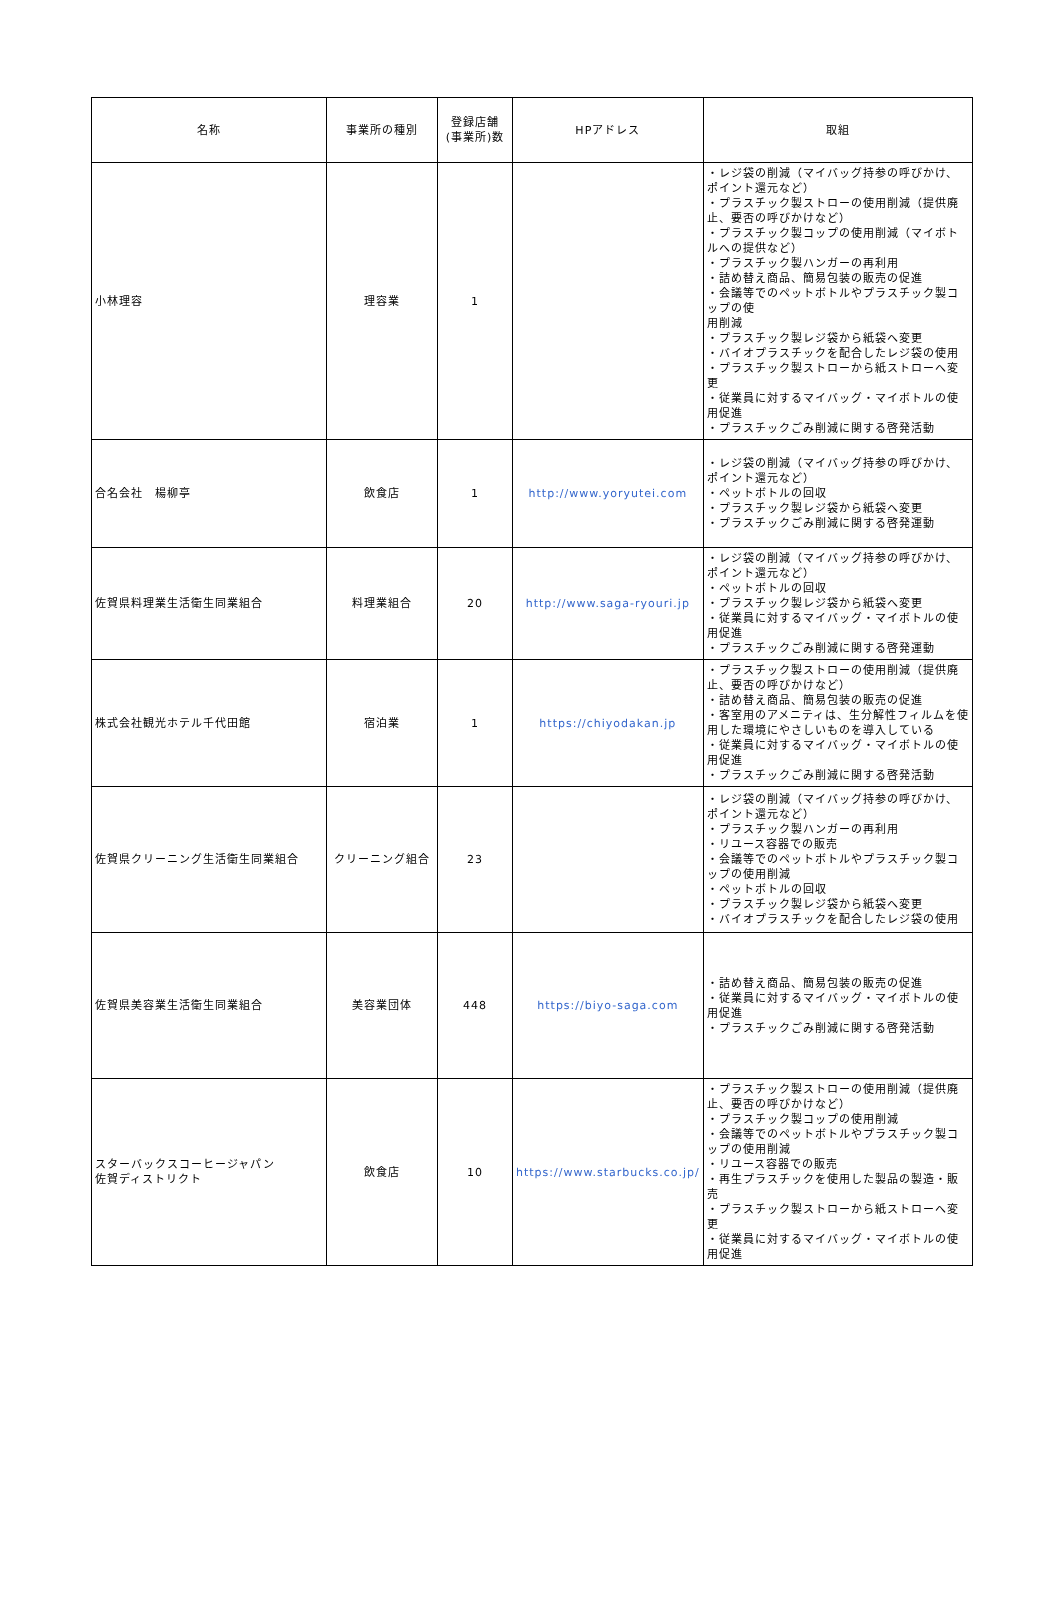| 名称 | 事業所の種別 | 登録店舗 (事業所)数 | HPアドレス | 取組 |
| --- | --- | --- | --- | --- |
| 小林理容 | 理容業 | 1 | | ・レジ袋の削減（マイバッグ持参の呼びかけ、ポイント還元など） ・プラスチック製ストローの使用削減（提供廃止、要否の呼びかけなど） ・プラスチック製コップの使用削減（マイボトルへの提供など） ・プラスチック製ハンガーの再利用 ・詰め替え商品、簡易包装の販売の促進 ・会議等でのペットボトルやプラスチック製コップの使 用削減 ・プラスチック製レジ袋から紙袋へ変更 ・バイオプラスチックを配合したレジ袋の使用 ・プラスチック製ストローから紙ストローへ変更 ・従業員に対するマイバッグ・マイボトルの使用促進 ・プラスチックごみ削減に関する啓発活動 |
| 合名会社 楊柳亭 | 飲食店 | 1 | http://www.yoryutei.com | ・レジ袋の削減（マイバッグ持参の呼びかけ、ポイント還元など） ・ペットボトルの回収 ・プラスチック製レジ袋から紙袋へ変更 ・プラスチックごみ削減に関する啓発運動 |
| 佐賀県料理業生活衛生同業組合 | 料理業組合 | 20 | http://www.saga-ryouri.jp | ・レジ袋の削減（マイバッグ持参の呼びかけ、ポイント還元など） ・ペットボトルの回収 ・プラスチック製レジ袋から紙袋へ変更 ・従業員に対するマイバッグ・マイボトルの使用促進 ・プラスチックごみ削減に関する啓発運動 |
| 株式会社観光ホテル千代田館 | 宿泊業 | 1 | https://chiyodakan.jp | ・プラスチック製ストローの使用削減（提供廃止、要否の呼びかけなど） ・詰め替え商品、簡易包装の販売の促進 ・客室用のアメニティは、生分解性フィルムを使用した環境にやさしいものを導入している ・従業員に対するマイバッグ・マイボトルの使用促進 ・プラスチックごみ削減に関する啓発活動 |
| 佐賀県クリーニング生活衛生同業組合 | クリーニング組合 | 23 | | ・レジ袋の削減（マイバッグ持参の呼びかけ、ポイント還元など） ・プラスチック製ハンガーの再利用 ・リユース容器での販売 ・会議等でのペットボトルやプラスチック製コップの使用削減 ・ペットボトルの回収 ・プラスチック製レジ袋から紙袋へ変更 ・バイオプラスチックを配合したレジ袋の使用 |
| 佐賀県美容業生活衛生同業組合 | 美容業団体 | 448 | https://biyo-saga.com | ・詰め替え商品、簡易包装の販売の促進 ・従業員に対するマイバッグ・マイボトルの使用促進 ・プラスチックごみ削減に関する啓発活動 |
| スターバックスコーヒージャパン 佐賀ディストリクト | 飲食店 | 10 | https://www.starbucks.co.jp/ | ・プラスチック製ストローの使用削減（提供廃止、要否の呼びかけなど） ・プラスチック製コップの使用削減 ・会議等でのペットボトルやプラスチック製コップの使用削減 ・リユース容器での販売 ・再生プラスチックを使用した製品の製造・販売 ・プラスチック製ストローから紙ストローへ変更 ・従業員に対するマイバッグ・マイボトルの使用促進 |